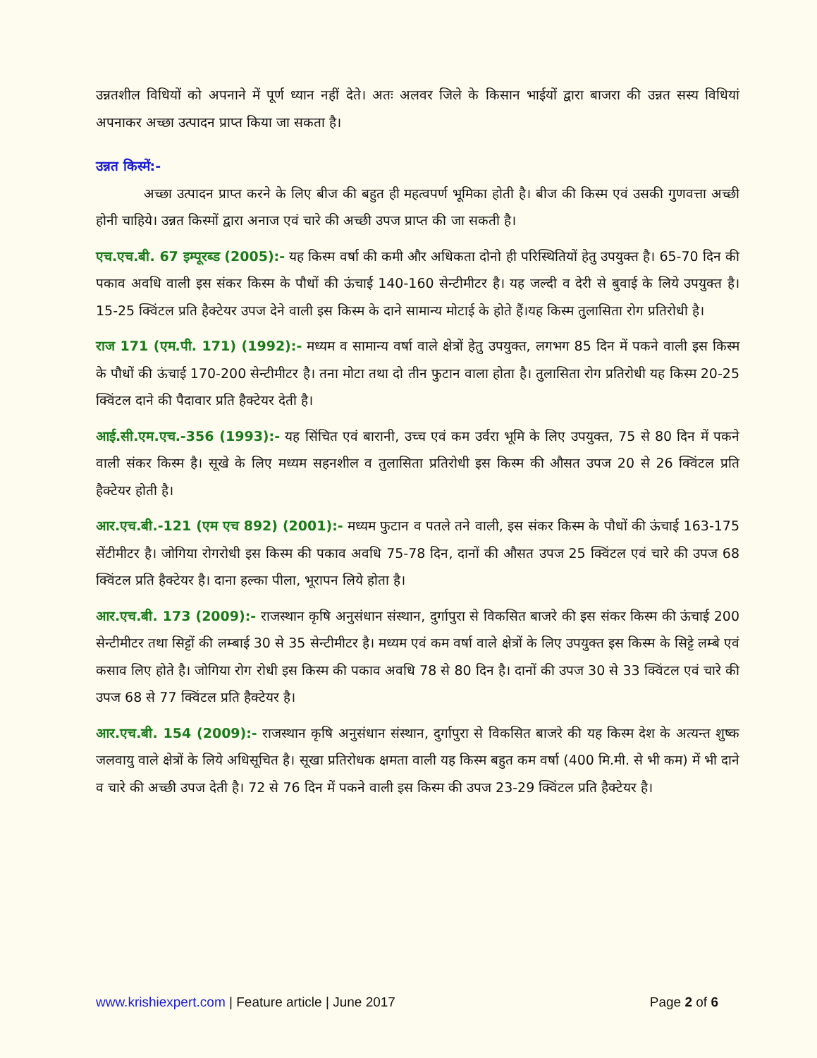उन्नतशील विधियों को अपनाने में पूर्ण ध्यान नहीं देते। अतः अलवर जिले के किसान भाईयों द्वारा बाजरा की उन्नत सस्य विधियां अपनाकर अच्छा उत्पादन प्राप्त किया जा सकता है।
उन्नत किस्में:-
अच्छा उत्पादन प्राप्त करने के लिए बीज की बहुत ही महत्वपर्ण भूमिका होती है। बीज की किस्म एवं उसकी गुणवत्ता अच्छी होनी चाहिये। उन्नत किस्मों द्वारा अनाज एवं चारे की अच्छी उपज प्राप्त की जा सकती है।
एच.एच.बी. 67 इम्पूरब्ड (2005):- यह किस्म वर्षा की कमी और अधिकता दोनो ही परिस्थितियों हेतु उपयुक्त है। 65-70 दिन की पकाव अवधि वाली इस संकर किस्म के पौधों की ऊंचाई 140-160 सेन्टीमीटर है। यह जल्दी व देरी से बुवाई के लिये उपयुक्त है। 15-25 क्विंटल प्रति हैक्टेयर उपज देने वाली इस किस्म के दाने सामान्य मोटाई के होते हैं।यह किस्म तुलासिता रोग प्रतिरोधी है।
राज 171 (एम.पी. 171) (1992):- मध्यम व सामान्य वर्षा वाले क्षेत्रों हेतु उपयुक्त, लगभग 85 दिन में पकने वाली इस किस्म के पौधों की ऊंचाई 170-200 सेन्टीमीटर है। तना मोटा तथा दो तीन फुटान वाला होता है। तुलासिता रोग प्रतिरोधी यह किस्म 20-25 क्विंटल दाने की पैदावार प्रति हैक्टेयर देती है।
आई.सी.एम.एच.-356 (1993):- यह सिंचित एवं बारानी, उच्च एवं कम उर्वरा भूमि के लिए उपयुक्त, 75 से 80 दिन में पकने वाली संकर किस्म है। सूखे के लिए मध्यम सहनशील व तुलासिता प्रतिरोधी इस किस्म की औसत उपज 20 से 26 क्विंटल प्रति हैक्टेयर होती है।
आर.एच.बी.-121 (एम एच 892) (2001):- मध्यम फुटान व पतले तने वाली, इस संकर किस्म के पौधों की ऊंचाई 163-175 सेंटीमीटर है। जोगिया रोगरोधी इस किस्म की पकाव अवधि 75-78 दिन, दानों की औसत उपज 25 क्विंटल एवं चारे की उपज 68 क्विंटल प्रति हैक्टेयर है। दाना हल्का पीला, भूरापन लिये होता है।
आर.एच.बी. 173 (2009):- राजस्थान कृषि अनुसंधान संस्थान, दुर्गापुरा से विकसित बाजरे की इस संकर किस्म की ऊंचाई 200 सेन्टीमीटर तथा सिट्टों की लम्बाई 30 से 35 सेन्टीमीटर है। मध्यम एवं कम वर्षा वाले क्षेत्रों के लिए उपयुक्त इस किस्म के सिट्टे लम्बे एवं कसाव लिए होते है। जोगिया रोग रोधी इस किस्म की पकाव अवधि 78 से 80 दिन है। दानों की उपज 30 से 33 क्विंटल एवं चारे की उपज 68 से 77 क्विंटल प्रति हैक्टेयर है।
आर.एच.बी. 154 (2009):- राजस्थान कृषि अनुसंधान संस्थान, दुर्गापुरा से विकसित बाजरे की यह किस्म देश के अत्यन्त शुष्क जलवायु वाले क्षेत्रों के लिये अधिसूचित है। सूखा प्रतिरोधक क्षमता वाली यह किस्म बहुत कम वर्षा (400 मि.मी. से भी कम) में भी दाने व चारे की अच्छी उपज देती है। 72 से 76 दिन में पकने वाली इस किस्म की उपज 23-29 क्विंटल प्रति हैक्टेयर है।
www.krishiexpert.com | Feature article | June 2017 Page 2 of 6